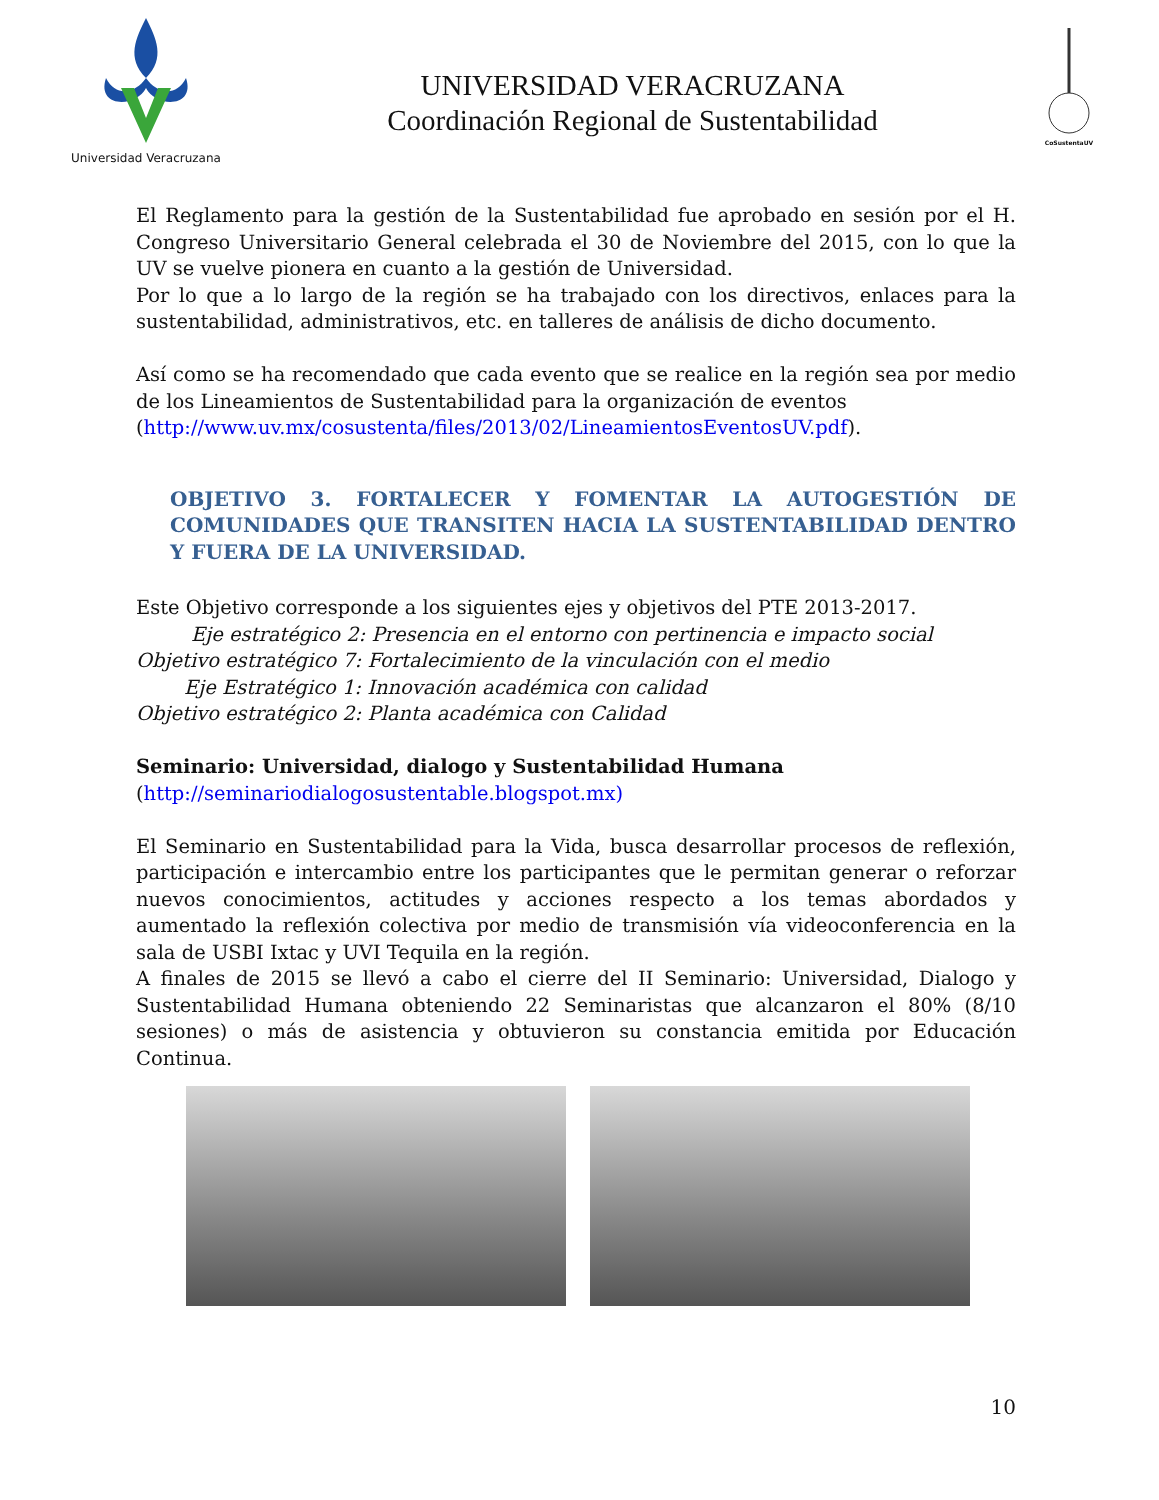Universidad Veracruzana
UNIVERSIDAD VERACRUZANA
Coordinación Regional de Sustentabilidad
CoSustentaUV
El Reglamento para la gestión de la Sustentabilidad fue aprobado en sesión por el H. Congreso Universitario General celebrada el 30 de Noviembre del 2015, con lo que la UV se vuelve pionera en cuanto a la gestión de Universidad.
Por lo que a lo largo de la región se ha trabajado con los directivos, enlaces para la sustentabilidad, administrativos, etc. en talleres de análisis de dicho documento.
Así como se ha recomendado que cada evento que se realice en la región sea por medio de los Lineamientos de Sustentabilidad para la organización de eventos
(http://www.uv.mx/cosustenta/files/2013/02/LineamientosEventosUV.pdf).
OBJETIVO 3. FORTALECER Y FOMENTAR LA AUTOGESTIÓN DE COMUNIDADES QUE TRANSITEN HACIA LA SUSTENTABILIDAD DENTRO Y FUERA DE LA UNIVERSIDAD.
Este Objetivo corresponde a los siguientes ejes y objetivos del PTE 2013-2017.
Eje estratégico 2: Presencia en el entorno con pertinencia e impacto social
Objetivo estratégico 7: Fortalecimiento de la vinculación con el medio
Eje Estratégico 1: Innovación académica con calidad
Objetivo estratégico 2: Planta académica con Calidad
Seminario: Universidad, dialogo y Sustentabilidad Humana
(http://seminariodialogosustentable.blogspot.mx)
El Seminario en Sustentabilidad para la Vida, busca desarrollar procesos de reflexión, participación e intercambio entre los participantes que le permitan generar o reforzar nuevos conocimientos, actitudes y acciones respecto a los temas abordados y aumentado la reflexión colectiva por medio de transmisión vía videoconferencia en la sala de USBI Ixtac y UVI Tequila en la región.
A finales de 2015 se llevó a cabo el cierre del II Seminario: Universidad, Dialogo y Sustentabilidad Humana obteniendo 22 Seminaristas que alcanzaron el 80% (8/10 sesiones) o más de asistencia y obtuvieron su constancia emitida por Educación Continua.
10